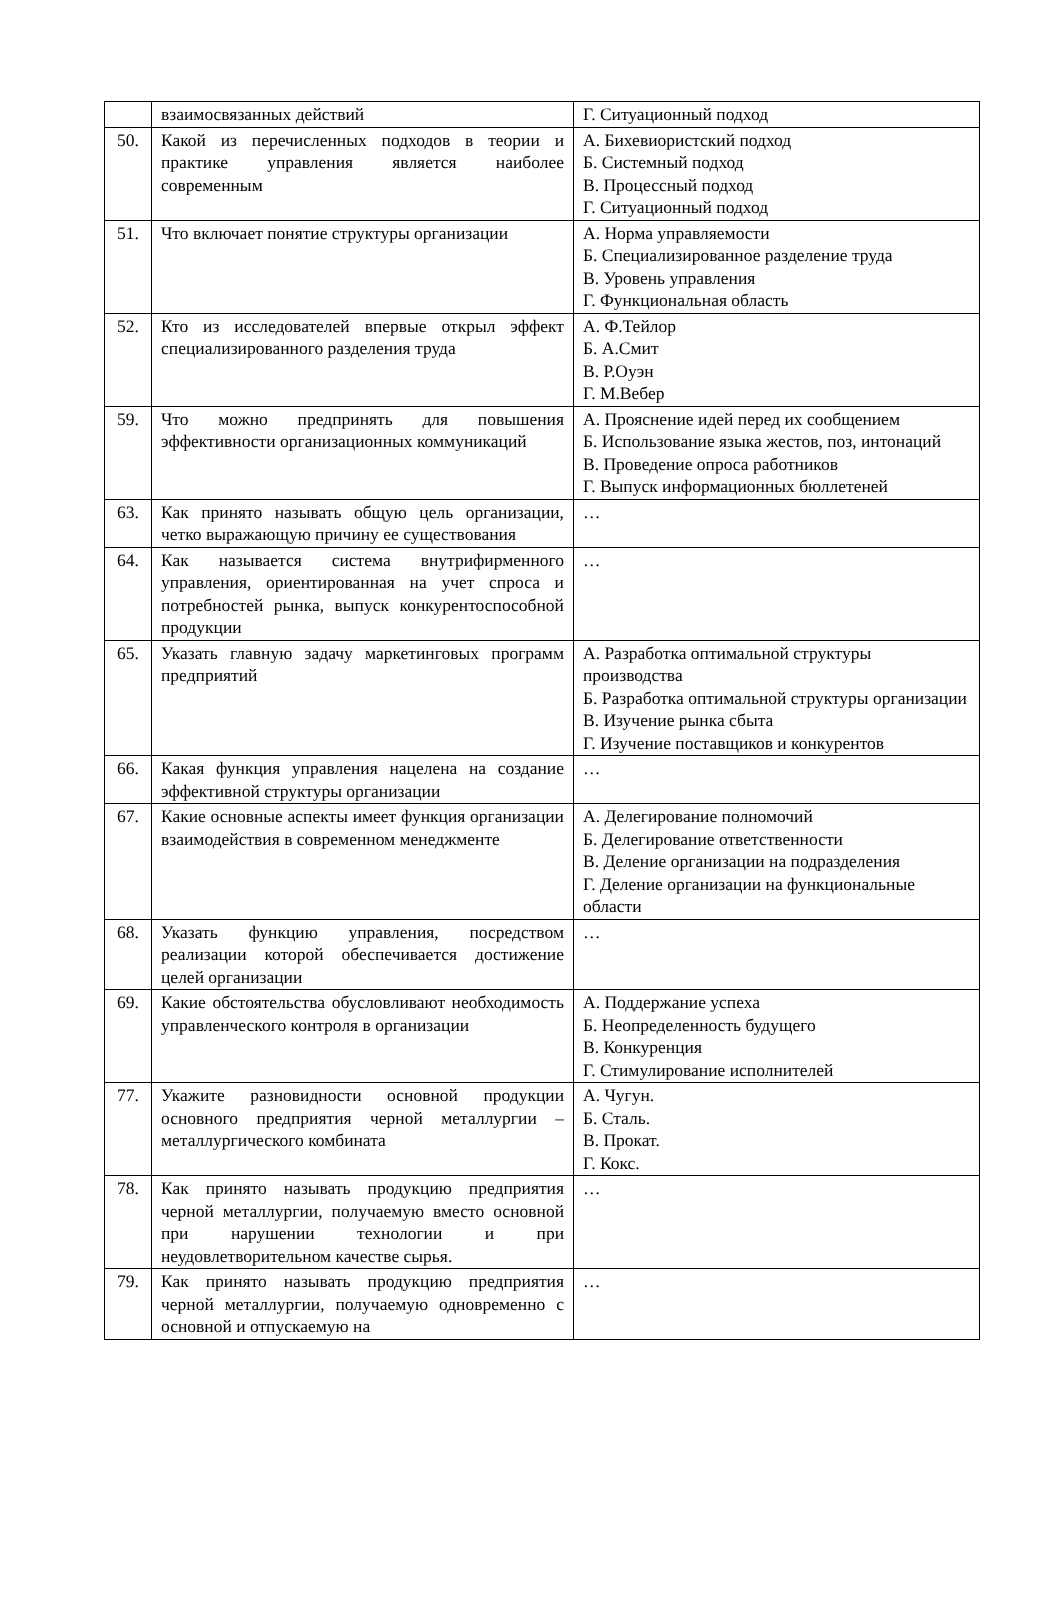| | взаимосвязанных действий | Г. Ситуационный подход |
| 50. | Какой из перечисленных подходов в теории и практике управления является наиболее современным | А. Бихевиористский подход Б. Системный подход В. Процессный подход Г. Ситуационный подход |
| 51. | Что включает понятие структуры организации | А. Норма управляемости Б. Специализированное разделение труда В. Уровень управления Г. Функциональная область |
| 52. | Кто из исследователей впервые открыл эффект специализированного разделения труда | А. Ф.Тейлор Б. А.Смит В. Р.Оуэн Г. М.Вебер |
| 59. | Что можно предпринять для повышения эффективности организационных коммуникаций | А. Прояснение идей перед их сообщением Б. Использование языка жестов, поз, интонаций В. Проведение опроса работников Г. Выпуск информационных бюллетеней |
| 63. | Как принято называть общую цель организации, четко выражающую причину ее существования | … |
| 64. | Как называется система внутрифирменного управления, ориентированная на учет спроса и потребностей рынка, выпуск конкурентоспособной продукции | … |
| 65. | Указать главную задачу маркетинговых программ предприятий | А. Разработка оптимальной структуры производства Б. Разработка оптимальной структуры организации В. Изучение рынка сбыта Г. Изучение поставщиков и конкурентов |
| 66. | Какая функция управления нацелена на создание эффективной структуры организации | … |
| 67. | Какие основные аспекты имеет функция организации взаимодействия в современном менеджменте | А. Делегирование полномочий Б. Делегирование ответственности В. Деление организации на подразделения Г. Деление организации на функциональные области |
| 68. | Указать функцию управления, посредством реализации которой обеспечивается достижение целей организации | … |
| 69. | Какие обстоятельства обусловливают необходимость управленческого контроля в организации | А. Поддержание успеха Б. Неопределенность будущего В. Конкуренция Г. Стимулирование исполнителей |
| 77. | Укажите разновидности основной продукции основного предприятия черной металлургии – металлургического комбината | А. Чугун. Б. Сталь. В. Прокат. Г. Кокс. |
| 78. | Как принято называть продукцию предприятия черной металлургии, получаемую вместо основной при нарушении технологии и при неудовлетворительном качестве сырья. | … |
| 79. | Как принято называть продукцию предприятия черной металлургии, получаемую одновременно с основной и отпускаемую на | … |